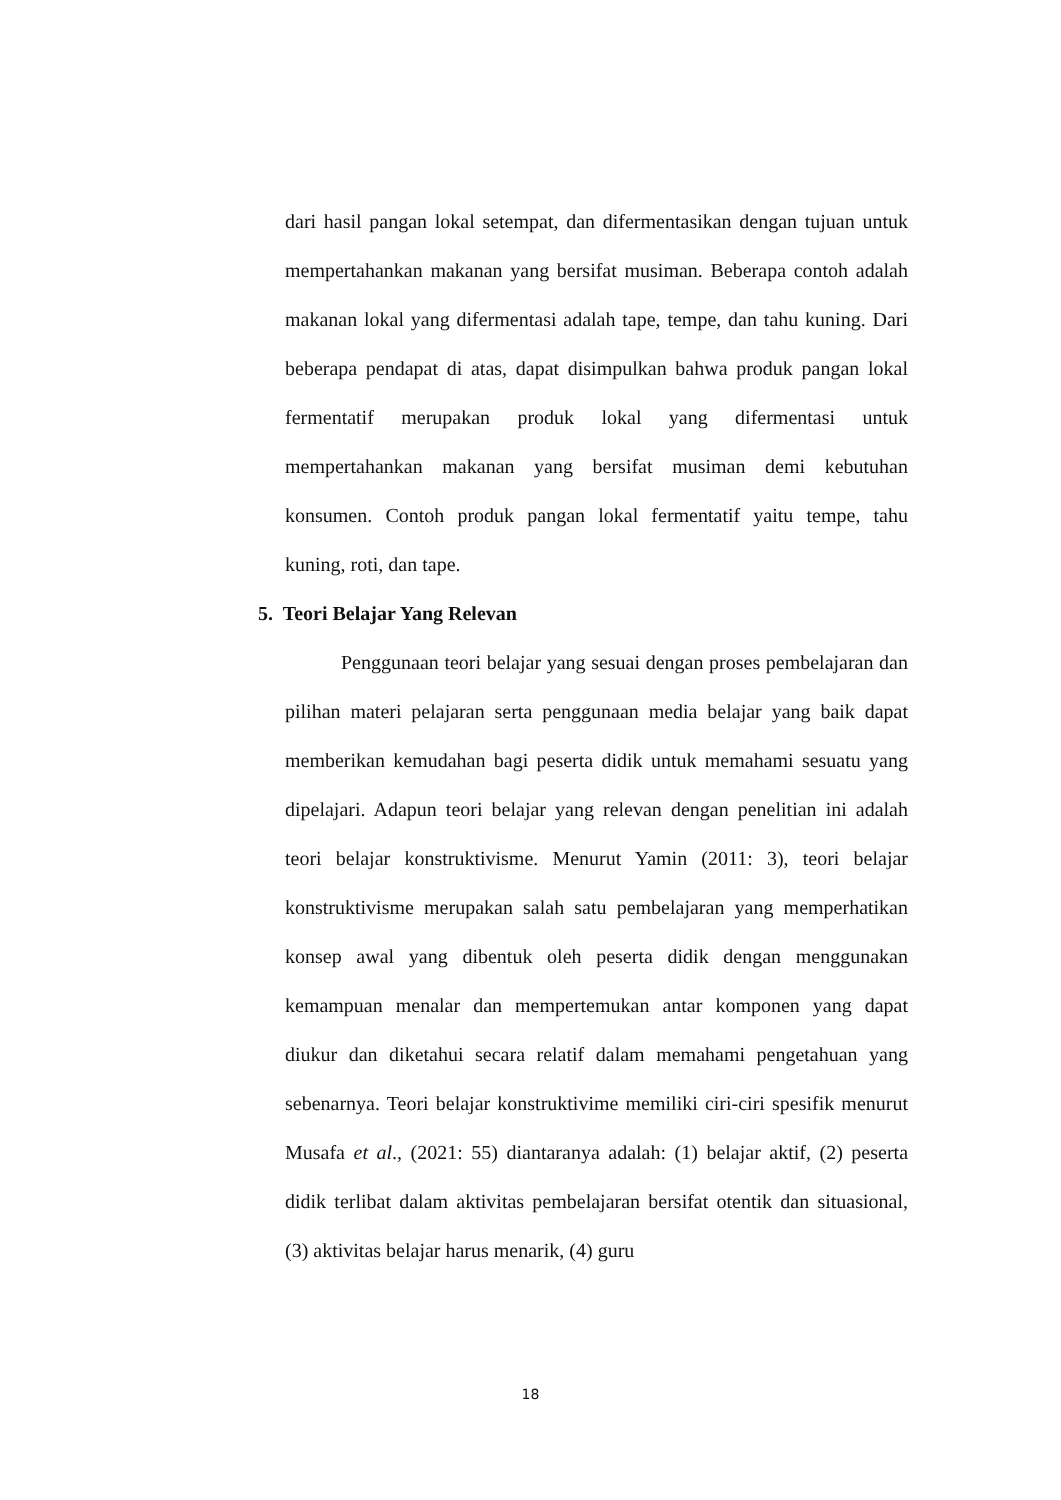dari hasil pangan lokal setempat, dan difermentasikan dengan tujuan untuk mempertahankan makanan yang bersifat musiman. Beberapa contoh adalah makanan lokal yang difermentasi adalah tape, tempe, dan tahu kuning. Dari beberapa pendapat di atas, dapat disimpulkan bahwa produk pangan lokal fermentatif merupakan produk lokal yang difermentasi untuk mempertahankan makanan yang bersifat musiman demi kebutuhan konsumen. Contoh produk pangan lokal fermentatif yaitu tempe, tahu kuning, roti, dan tape.
5. Teori Belajar Yang Relevan
Penggunaan teori belajar yang sesuai dengan proses pembelajaran dan pilihan materi pelajaran serta penggunaan media belajar yang baik dapat memberikan kemudahan bagi peserta didik untuk memahami sesuatu yang dipelajari. Adapun teori belajar yang relevan dengan penelitian ini adalah teori belajar konstruktivisme. Menurut Yamin (2011: 3), teori belajar konstruktivisme merupakan salah satu pembelajaran yang memperhatikan konsep awal yang dibentuk oleh peserta didik dengan menggunakan kemampuan menalar dan mempertemukan antar komponen yang dapat diukur dan diketahui secara relatif dalam memahami pengetahuan yang sebenarnya. Teori belajar konstruktivime memiliki ciri-ciri spesifik menurut Musafa et al., (2021: 55) diantaranya adalah: (1) belajar aktif, (2) peserta didik terlibat dalam aktivitas pembelajaran bersifat otentik dan situasional, (3) aktivitas belajar harus menarik, (4) guru
18